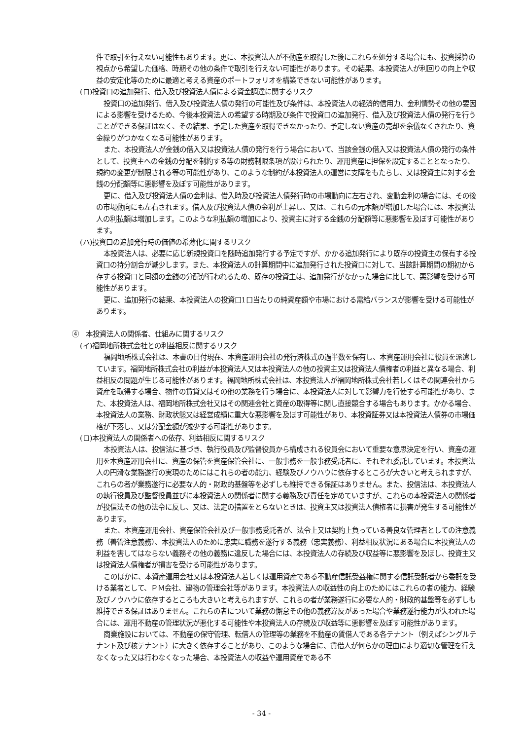件で取引を行えない可能性もあります。更に、本投資法人が不動産を取得した後にこれらを処分する場合にも、投資採算の視点から希望した価格、時期その他の条件で取引を行えない可能性があります。その結果、本投資法人が利回りの向上や収益の安定化等のために最適と考える資産のポートフォリオを構築できない可能性があります。
(ロ)投資口の追加発行、借入及び投資法人債による資金調達に関するリスク
投資口の追加発行、借入及び投資法人債の発行の可能性及び条件は、本投資法人の経済的信用力、金利情勢その他の要因による影響を受けるため、今後本投資法人の希望する時期及び条件で投資口の追加発行、借入及び投資法人債の発行を行うことができる保証はなく、その結果、予定した資産を取得できなかったり、予定しない資産の売却を余儀なくされたり、資金繰りがつかなくなる可能性があります。
また、本投資法人が金銭の借入又は投資法人債の発行を行う場合において、当該金銭の借入又は投資法人債の発行の条件として、投資主への金銭の分配を制約する等の財務制限条項が設けられたり、運用資産に担保を設定することとなったり、規約の変更が制限される等の可能性があり、このような制約が本投資法人の運営に支障をもたらし、又は投資主に対する金銭の分配額等に悪影響を及ぼす可能性があります。
更に、借入及び投資法人債の金利は、借入時及び投資法人債発行時の市場動向に左右され、変動金利の場合には、その後の市場動向にも左右されます。借入及び投資法人債の金利が上昇し、又は、これらの元本額が増加した場合には、本投資法人の利払額は増加します。このような利払額の増加により、投資主に対する金銭の分配額等に悪影響を及ぼす可能性があります。
(ハ)投資口の追加発行時の価値の希薄化に関するリスク
本投資法人は、必要に応じ新規投資口を随時追加発行する予定ですが、かかる追加発行により既存の投資主の保有する投資口の持分割合が減少します。また、本投資法人の計算期間中に追加発行された投資口に対して、当該計算期間の期初から存する投資口と同額の金銭の分配が行われるため、既存の投資主は、追加発行がなかった場合に比して、悪影響を受ける可能性があります。
更に、追加発行の結果、本投資法人の投資口1口当たりの純資産額や市場における需給バランスが影響を受ける可能性があります。
④　本投資法人の関係者、仕組みに関するリスク
(イ)福岡地所株式会社との利益相反に関するリスク
福岡地所株式会社は、本書の日付現在、本資産運用会社の発行済株式の過半数を保有し、本資産運用会社に役員を派遣しています。福岡地所株式会社の利益が本投資法人又は本投資法人の他の投資主又は投資法人債権者の利益と異なる場合、利益相反の問題が生じる可能性があります。福岡地所株式会社は、本投資法人が福岡地所株式会社若しくはその関連会社から資産を取得する場合、物件の賃貸又はその他の業務を行う場合に、本投資法人に対して影響力を行使する可能性があり、また、本投資法人は、福岡地所株式会社又はその関連会社と資産の取得等に関し直接競合する場合もあります。かかる場合、本投資法人の業務、財政状態又は経営成績に重大な悪影響を及ぼす可能性があり、本投資証券又は本投資法人債券の市場価格が下落し、又は分配金額が減少する可能性があります。
(ロ)本投資法人の関係者への依存、利益相反に関するリスク
本投資法人は、投信法に基づき、執行役員及び監督役員から構成される役員会において重要な意思決定を行い、資産の運用を本資産運用会社に、資産の保管を資産保管会社に、一般事務を一般事務受託者に、それぞれ委託しています。本投資法人の円滑な業務遂行の実現のためにはこれらの者の能力、経験及びノウハウに依存するところが大きいと考えられますが、これらの者が業務遂行に必要な人的・財政的基盤等を必ずしも維持できる保証はありません。また、投信法は、本投資法人の執行役員及び監督役員並びに本投資法人の関係者に関する義務及び責任を定めていますが、これらの本投資法人の関係者が投信法その他の法令に反し、又は、法定の措置をとらないときは、投資主又は投資法人債権者に損害が発生する可能性があります。
また、本資産運用会社、資産保管会社及び一般事務受託者が、法令上又は契約上負っている善良な管理者としての注意義務（善管注意義務）、本投資法人のために忠実に職務を遂行する義務（忠実義務）、利益相反状況にある場合に本投資法人の利益を害してはならない義務その他の義務に違反した場合には、本投資法人の存続及び収益等に悪影響を及ぼし、投資主又は投資法人債権者が損害を受ける可能性があります。
このほかに、本資産運用会社又は本投資法人若しくは運用資産である不動産信託受益権に関する信託受託者から委託を受ける業者として、ＰＭ会社、建物の管理会社等があります。本投資法人の収益性の向上のためにはこれらの者の能力、経験及びノウハウに依存するところも大きいと考えられますが、これらの者が業務遂行に必要な人的・財政的基盤等を必ずしも維持できる保証はありません。これらの者について業務の懈怠その他の義務違反があった場合や業務遂行能力が失われた場合には、運用不動産の管理状況が悪化する可能性や本投資法人の存続及び収益等に悪影響を及ぼす可能性があります。
商業施設においては、不動産の保守管理、転借人の管理等の業務を不動産の賃借人である各テナント（例えばシングルテナント及び核テナント）に大きく依存することがあり、このような場合に、賃借人が何らかの理由により適切な管理を行えなくなった又は行わなくなった場合、本投資法人の収益や運用資産である不
- 34 -